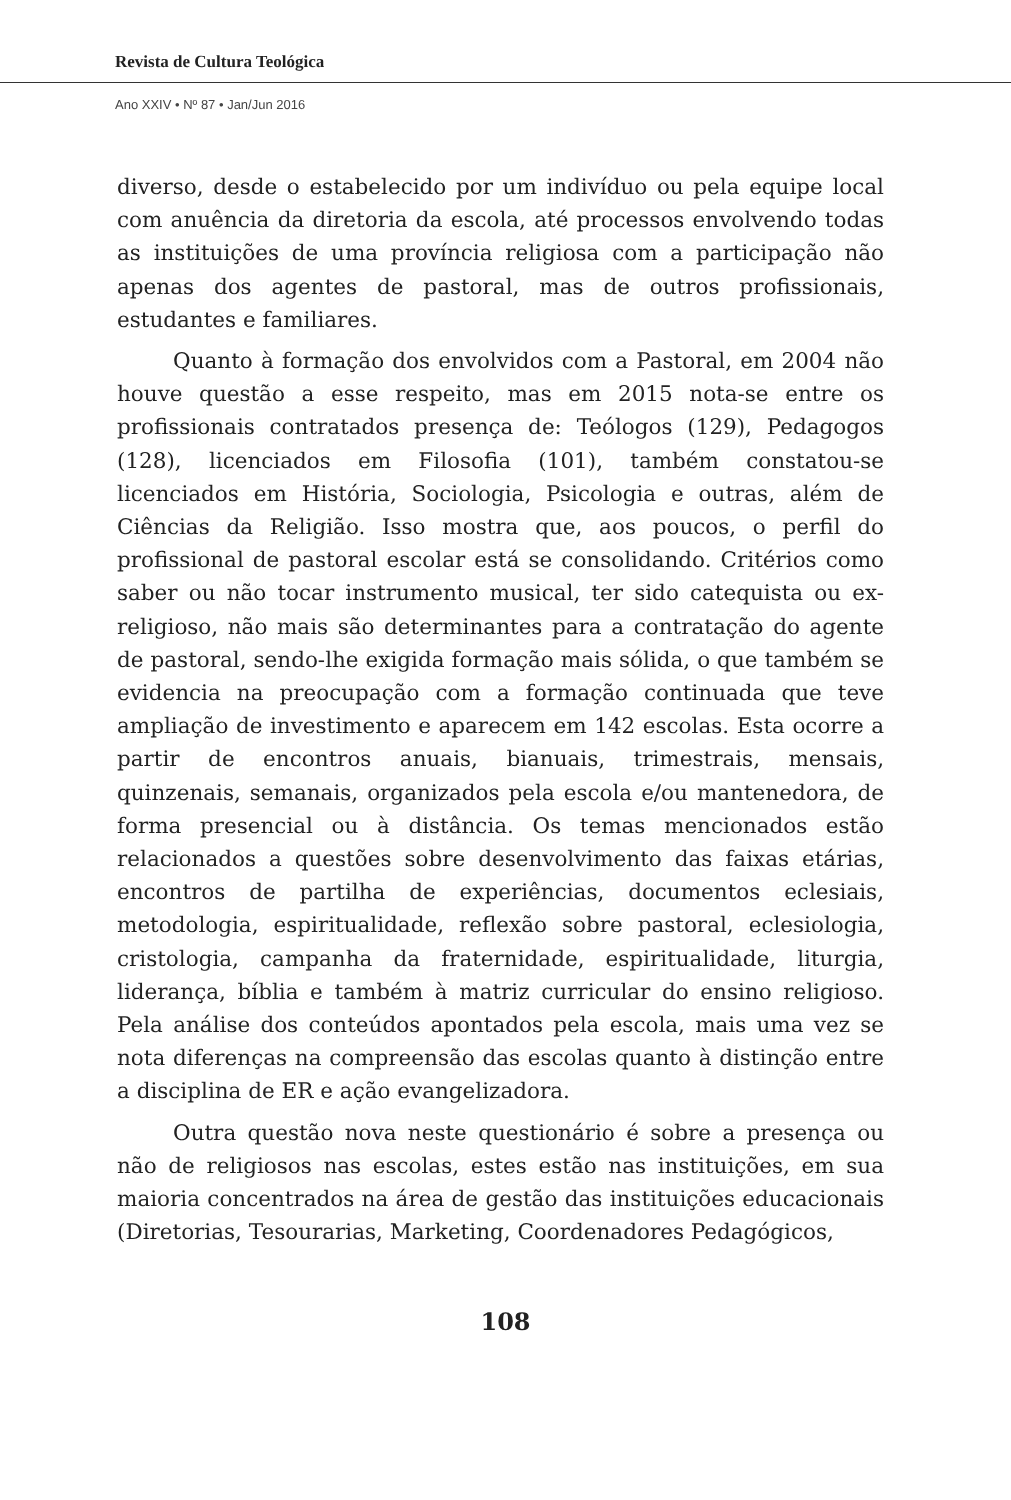Revista de Cultura Teológica
Ano XXIV • Nº 87 • Jan/Jun 2016
diverso, desde o estabelecido por um indivíduo ou pela equipe local com anuência da diretoria da escola, até processos envolvendo todas as instituições de uma província religiosa com a participação não apenas dos agentes de pastoral, mas de outros profissionais, estudantes e familiares.
Quanto à formação dos envolvidos com a Pastoral, em 2004 não houve questão a esse respeito, mas em 2015 nota-se entre os profissionais contratados presença de: Teólogos (129), Pedagogos (128), licenciados em Filosofia (101), também constatou-se licenciados em História, Sociologia, Psicologia e outras, além de Ciências da Religião. Isso mostra que, aos poucos, o perfil do profissional de pastoral escolar está se consolidando. Critérios como saber ou não tocar instrumento musical, ter sido catequista ou ex-religioso, não mais são determinantes para a contratação do agente de pastoral, sendo-lhe exigida formação mais sólida, o que também se evidencia na preocupação com a formação continuada que teve ampliação de investimento e aparecem em 142 escolas. Esta ocorre a partir de encontros anuais, bianuais, trimestrais, mensais, quinzenais, semanais, organizados pela escola e/ou mantenedora, de forma presencial ou à distância. Os temas mencionados estão relacionados a questões sobre desenvolvimento das faixas etárias, encontros de partilha de experiências, documentos eclesiais, metodologia, espiritualidade, reflexão sobre pastoral, eclesiologia, cristologia, campanha da fraternidade, espiritualidade, liturgia, liderança, bíblia e também à matriz curricular do ensino religioso. Pela análise dos conteúdos apontados pela escola, mais uma vez se nota diferenças na compreensão das escolas quanto à distinção entre a disciplina de ER e ação evangelizadora.
Outra questão nova neste questionário é sobre a presença ou não de religiosos nas escolas, estes estão nas instituições, em sua maioria concentrados na área de gestão das instituições educacionais (Diretorias, Tesourarias, Marketing, Coordenadores Pedagógicos,
108